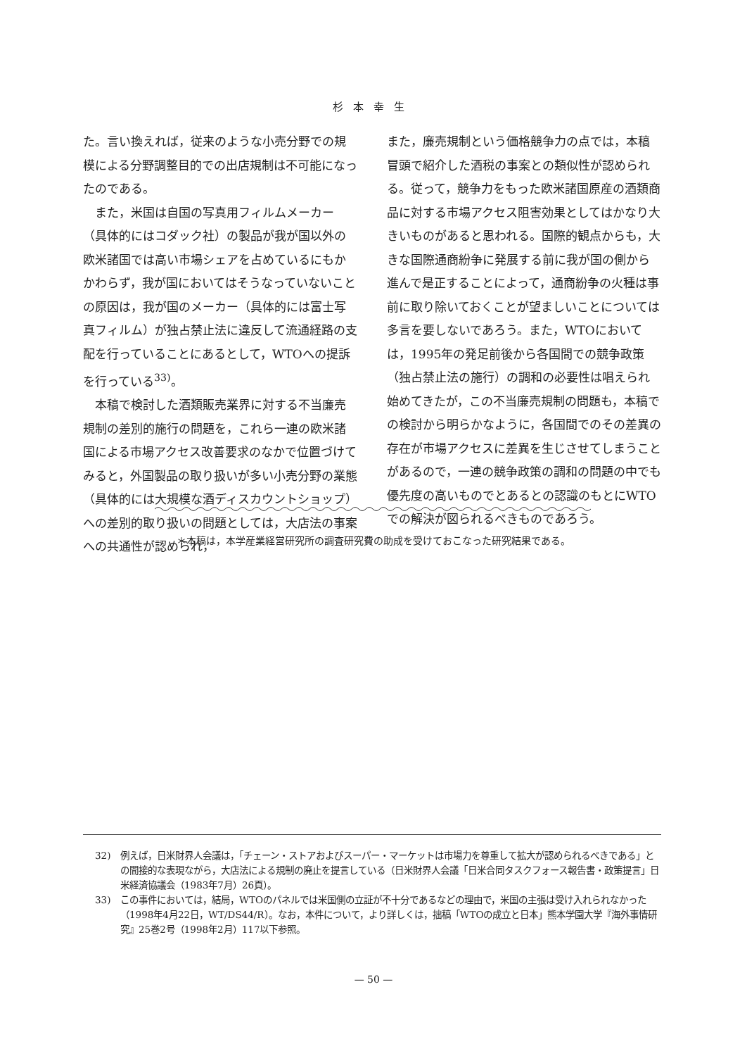杉本幸生
た。言い換えれば，従来のような小売分野での規模による分野調整目的での出店規制は不可能になったのである。
　また，米国は自国の写真用フィルムメーカー（具体的にはコダック社）の製品が我が国以外の欧米諸国では高い市場シェアを占めているにもかかわらず，我が国においてはそうなっていないことの原因は，我が国のメーカー（具体的には富士写真フィルム）が独占禁止法に違反して流通経路の支配を行っていることにあるとして，WTOへの提訴を行っている<sup>33)</sup>。
　本稿で検討した酒類販売業界に対する不当廉売規制の差別的施行の問題を，これら一連の欧米諸国による市場アクセス改善要求のなかで位置づけてみると，外国製品の取り扱いが多い小売分野の業態（具体的には大規模な酒ディスカウントショップ）への差別的取り扱いの問題としては，大店法の事案への共通性が認められ，
また，廉売規制という価格競争力の点では，本稿冒頭で紹介した酒税の事案との類似性が認められる。従って，競争力をもった欧米諸国原産の酒類商品に対する市場アクセス阻害効果としてはかなり大きいものがあると思われる。国際的観点からも，大きな国際通商紛争に発展する前に我が国の側から進んで是正することによって，通商紛争の火種は事前に取り除いておくことが望ましいことについては多言を要しないであろう。また，WTOにおいては，1995年の発足前後から各国間での競争政策（独占禁止法の施行）の調和の必要性は唱えられ始めてきたが，この不当廉売規制の問題も，本稿での検討から明らかなように，各国間でのその差異の存在が市場アクセスに差異を生じさせてしまうことがあるので，一連の競争政策の調和の問題の中でも優先度の高いものでとあるとの認識のもとにWTOでの解決が図られるべきものであろう。
＊本稿は，本学産業経営研究所の調査研究費の助成を受けておこなった研究結果である。
32) 例えば，日米財界人会議は，「チェーン・ストアおよびスーパー・マーケットは市場力を尊重して拡大が認められるべきである」との間接的な表現ながら，大店法による規制の廃止を提言している（日米財界人会議「日米合同タスクフォース報告書・政策提言」日米経済協議会（1983年7月）26頁）。
33) この事件においては，結局，WTOのパネルでは米国側の立証が不十分であるなどの理由で，米国の主張は受け入れられなかった（1998年4月22日，WT/DS44/R）。なお，本件について，より詳しくは，拙稿「WTOの成立と日本」熊本学園大学『海外事情研究』25巻2号（1998年2月）117以下参照。
— 50 —